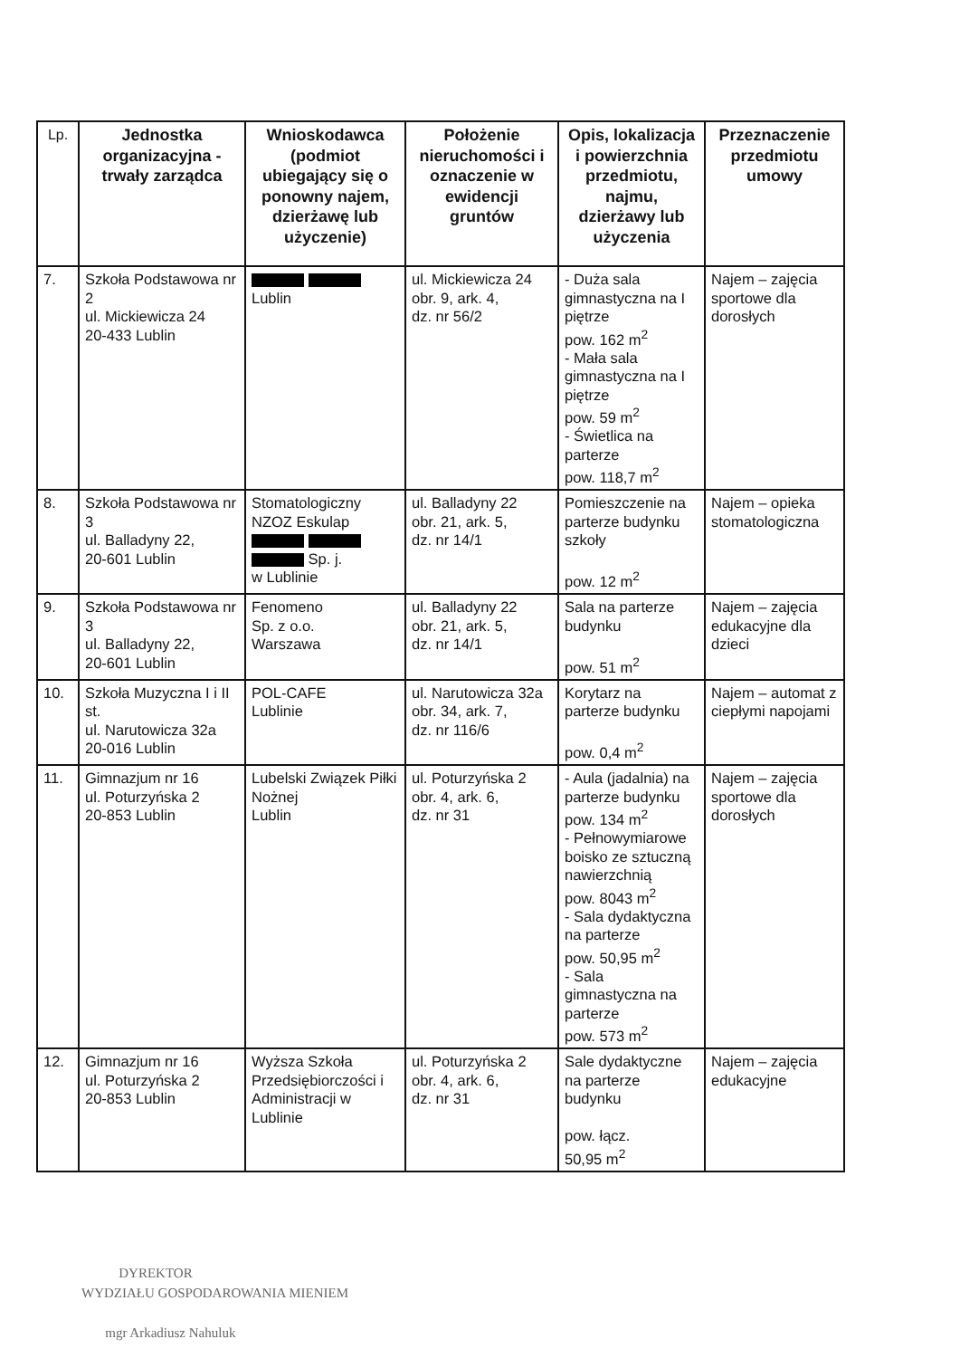| Lp. | Jednostka organizacyjna - trwały zarządca | Wnioskodawca (podmiot ubiegający się o ponowny najem, dzierżawę lub użyczenie) | Położenie nieruchomości i oznaczenie w ewidencji gruntów | Opis, lokalizacja i powierzchnia przedmiotu, najmu, dzierżawy lub użyczenia | Przeznaczenie przedmiotu umowy |
| --- | --- | --- | --- | --- | --- |
| 7. | Szkoła Podstawowa nr 2 ul. Mickiewicza 24 20-433 Lublin | Lublin | ul. Mickiewicza 24 obr. 9, ark. 4, dz. nr 56/2 | - Duża sala gimnastyczna na I piętrze pow. 162 m<sup>2</sup> - Mała sala gimnastyczna na I piętrze pow. 59 m<sup>2</sup> - Świetlica na parterze pow. 118,7 m<sup>2</sup> | Najem – zajęcia sportowe dla dorosłych |
| 8. | Szkoła Podstawowa nr 3 ul. Balladyny 22, 20-601 Lublin | Stomatologiczny NZOZ Eskulap Sp. j. w Lublinie | ul. Balladyny 22 obr. 21, ark. 5, dz. nr 14/1 | Pomieszczenie na parterze budynku szkoły pow. 12 m<sup>2</sup> | Najem – opieka stomatologiczna |
| 9. | Szkoła Podstawowa nr 3 ul. Balladyny 22, 20-601 Lublin | Fenomeno Sp. z o.o. Warszawa | ul. Balladyny 22 obr. 21, ark. 5, dz. nr 14/1 | Sala na parterze budynku pow. 51 m<sup>2</sup> | Najem – zajęcia edukacyjne dla dzieci |
| 10. | Szkoła Muzyczna I i II st. ul. Narutowicza 32a 20-016 Lublin | POL-CAFE Lublinie | ul. Narutowicza 32a obr. 34, ark. 7, dz. nr 116/6 | Korytarz na parterze budynku pow. 0,4 m<sup>2</sup> | Najem – automat z ciepłymi napojami |
| 11. | Gimnazjum nr 16 ul. Poturzyńska 2 20-853 Lublin | Lubelski Związek Piłki Nożnej Lublin | ul. Poturzyńska 2 obr. 4, ark. 6, dz. nr 31 | - Aula (jadalnia) na parterze budynku pow. 134 m<sup>2</sup> - Pełnowymiarowe boisko ze sztuczną nawierzchnią pow. 8043 m<sup>2</sup> - Sala dydaktyczna na parterze pow. 50,95 m<sup>2</sup> - Sala gimnastyczna na parterze pow. 573 m<sup>2</sup> | Najem – zajęcia sportowe dla dorosłych |
| 12. | Gimnazjum nr 16 ul. Poturzyńska 2 20-853 Lublin | Wyższa Szkoła Przedsiębiorczości i Administracji w Lublinie | ul. Poturzyńska 2 obr. 4, ark. 6, dz. nr 31 | Sale dydaktyczne na parterze budynku pow. łącz. 50,95 m<sup>2</sup> | Najem – zajęcia edukacyjne |
DYREKTOR
WYDZIAŁU GOSPODAROWANIA MIENIEM
mgr Arkadiusz Nahuluk